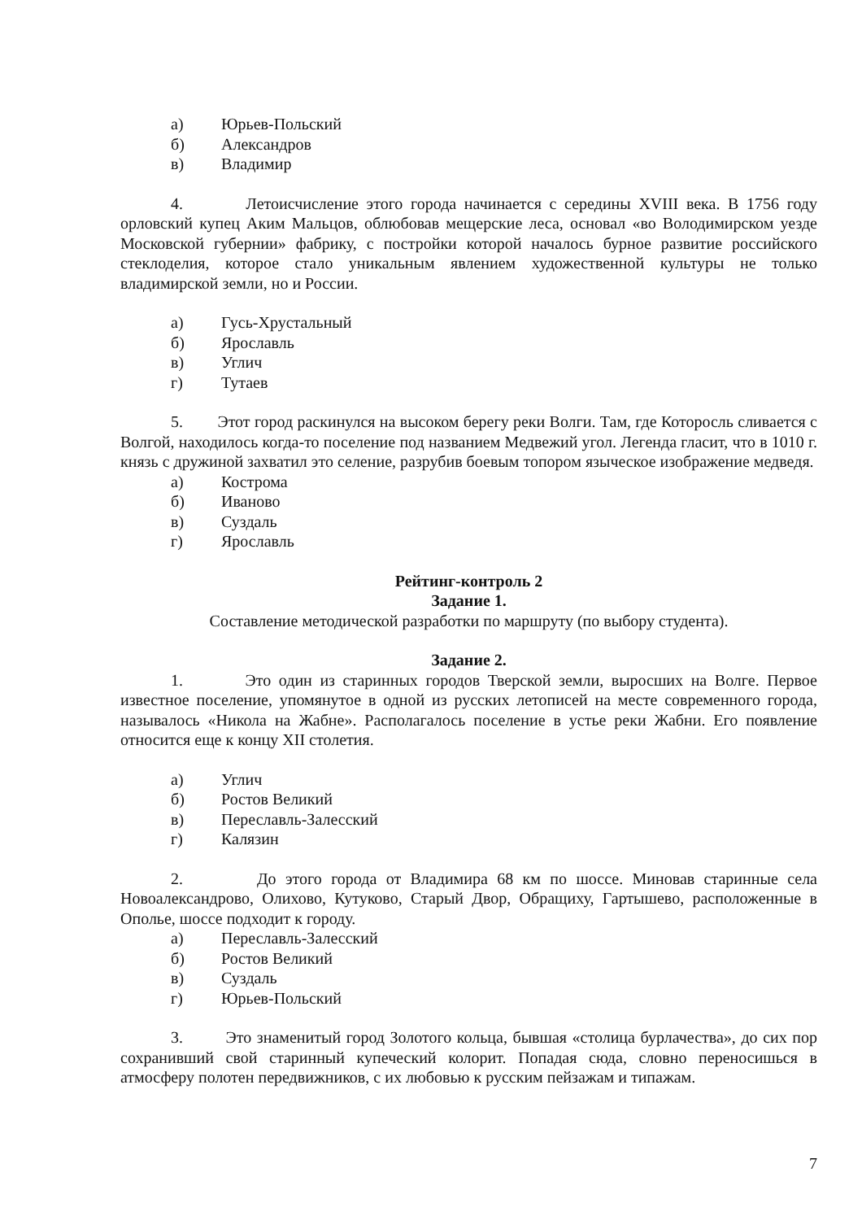а) Юрьев-Польский
б) Александров
в) Владимир
4. Летоисчисление этого города начинается с середины XVIII века. В 1756 году орловский купец Аким Мальцов, облюбовав мещерские леса, основал «во Володимирском уезде Московской губернии» фабрику, с постройки которой началось бурное развитие российского стеклоделия, которое стало уникальным явлением художественной культуры не только владимирской земли, но и России.
а) Гусь-Хрустальный
б) Ярославль
в) Углич
г) Тутаев
5. Этот город раскинулся на высоком берегу реки Волги. Там, где Которосль сливается с Волгой, находилось когда-то поселение под названием Медвежий угол. Легенда гласит, что в 1010 г. князь с дружиной захватил это селение, разрубив боевым топором языческое изображение медведя.
а) Кострома
б) Иваново
в) Суздаль
г) Ярославль
Рейтинг-контроль 2
Задание 1.
Составление методической разработки по маршруту (по выбору студента).
Задание 2.
1. Это один из старинных городов Тверской земли, выросших на Волге. Первое известное поселение, упомянутое в одной из русских летописей на месте современного города, называлось «Никола на Жабне». Располагалось поселение в устье реки Жабни. Его появление относится еще к концу XII столетия.
а) Углич
б) Ростов Великий
в) Переславль-Залесский
г) Калязин
2. До этого города от Владимира 68 км по шоссе. Миновав старинные села Новоалександрово, Олихово, Кутуково, Старый Двор, Обращиху, Гартышево, расположенные в Ополье, шоссе подходит к городу.
а) Переславль-Залесский
б) Ростов Великий
в) Суздаль
г) Юрьев-Польский
3. Это знаменитый город Золотого кольца, бывшая «столица бурлачества», до сих пор сохранивший свой старинный купеческий колорит. Попадая сюда, словно переносишься в атмосферу полотен передвижников, с их любовью к русским пейзажам и типажам.
7